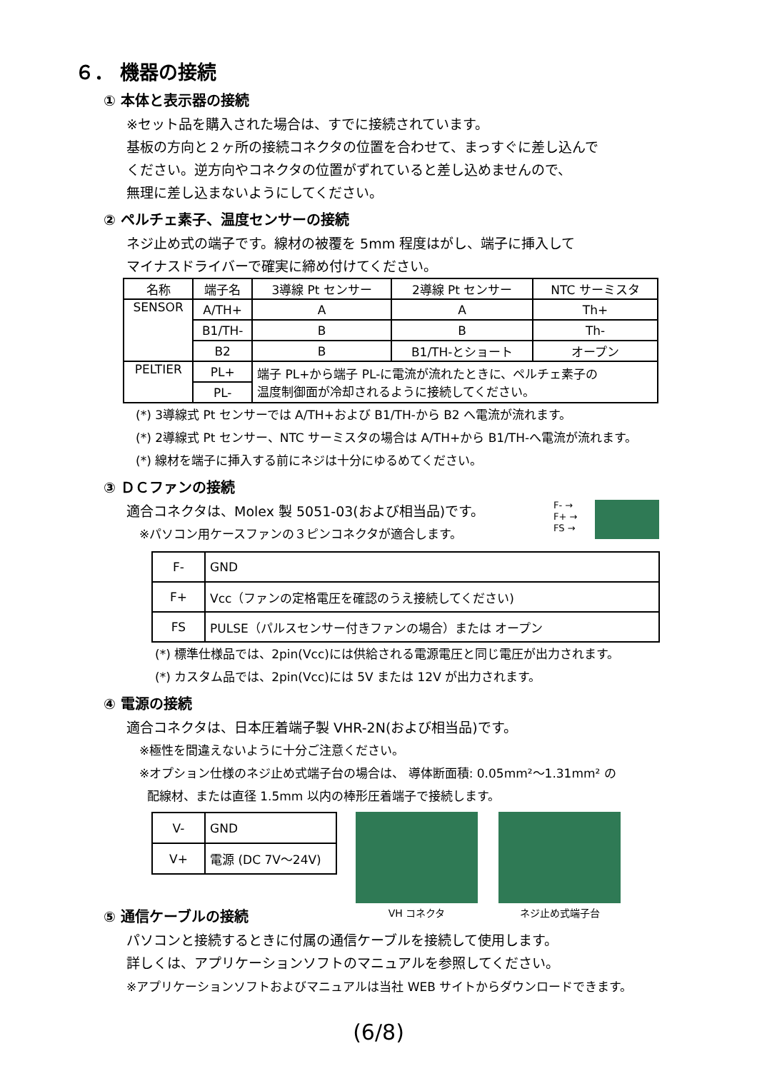６． 機器の接続
① 本体と表示器の接続
※セット品を購入された場合は、すでに接続されています。
基板の方向と２ヶ所の接続コネクタの位置を合わせて、まっすぐに差し込んで
ください。逆方向やコネクタの位置がずれていると差し込めませんので、
無理に差し込まないようにしてください。
② ペルチェ素子、温度センサーの接続
ネジ止め式の端子です。線材の被覆を 5mm 程度はがし、端子に挿入して
マイナスドライバーで確実に締め付けてください。
| 名称 | 端子名 | 3導線 Pt センサー | 2導線 Pt センサー | NTC サーミスタ |
| --- | --- | --- | --- | --- |
| SENSOR | A/TH+ | A | A | Th+ |
| | B1/TH- | B | B | Th- |
| | B2 | B | B1/TH-とショート | オープン |
| PELTIER | PL+ | 端子 PL+から端子 PL-に電流が流れたときに、ペルチェ素子の 温度制御面が冷却されるように接続してください。 | | |
| | PL- | | | |
(*) 3導線式 Pt センサーでは A/TH+および B1/TH-から B2 へ電流が流れます。
(*) 2導線式 Pt センサー、NTC サーミスタの場合は A/TH+から B1/TH-へ電流が流れます。
(*) 線材を端子に挿入する前にネジは十分にゆるめてください。
③ ＤＣファンの接続
適合コネクタは、Molex 製 5051-03(および相当品)です。
※パソコン用ケースファンの３ピンコネクタが適合します。
F- →
F+ →
FS →
| F- | GND |
| F+ | Vcc（ファンの定格電圧を確認のうえ接続してください) |
| FS | PULSE（パルスセンサー付きファンの場合）または オープン |
(*) 標準仕様品では、2pin(Vcc)には供給される電源電圧と同じ電圧が出力されます。
(*) カスタム品では、2pin(Vcc)には 5V または 12V が出力されます。
④ 電源の接続
適合コネクタは、日本圧着端子製 VHR-2N(および相当品)です。
※極性を間違えないように十分ご注意ください。
※オプション仕様のネジ止め式端子台の場合は、 導体断面積: 0.05mm²～1.31mm² の
配線材、または直径 1.5mm 以内の棒形圧着端子で接続します。
| V- | GND |
| V+ | 電源 (DC 7V～24V) |
VH コネクタ ネジ止め式端子台
⑤ 通信ケーブルの接続
パソコンと接続するときに付属の通信ケーブルを接続して使用します。
詳しくは、アプリケーションソフトのマニュアルを参照してください。
※アプリケーションソフトおよびマニュアルは当社 WEB サイトからダウンロードできます。
(6/8)